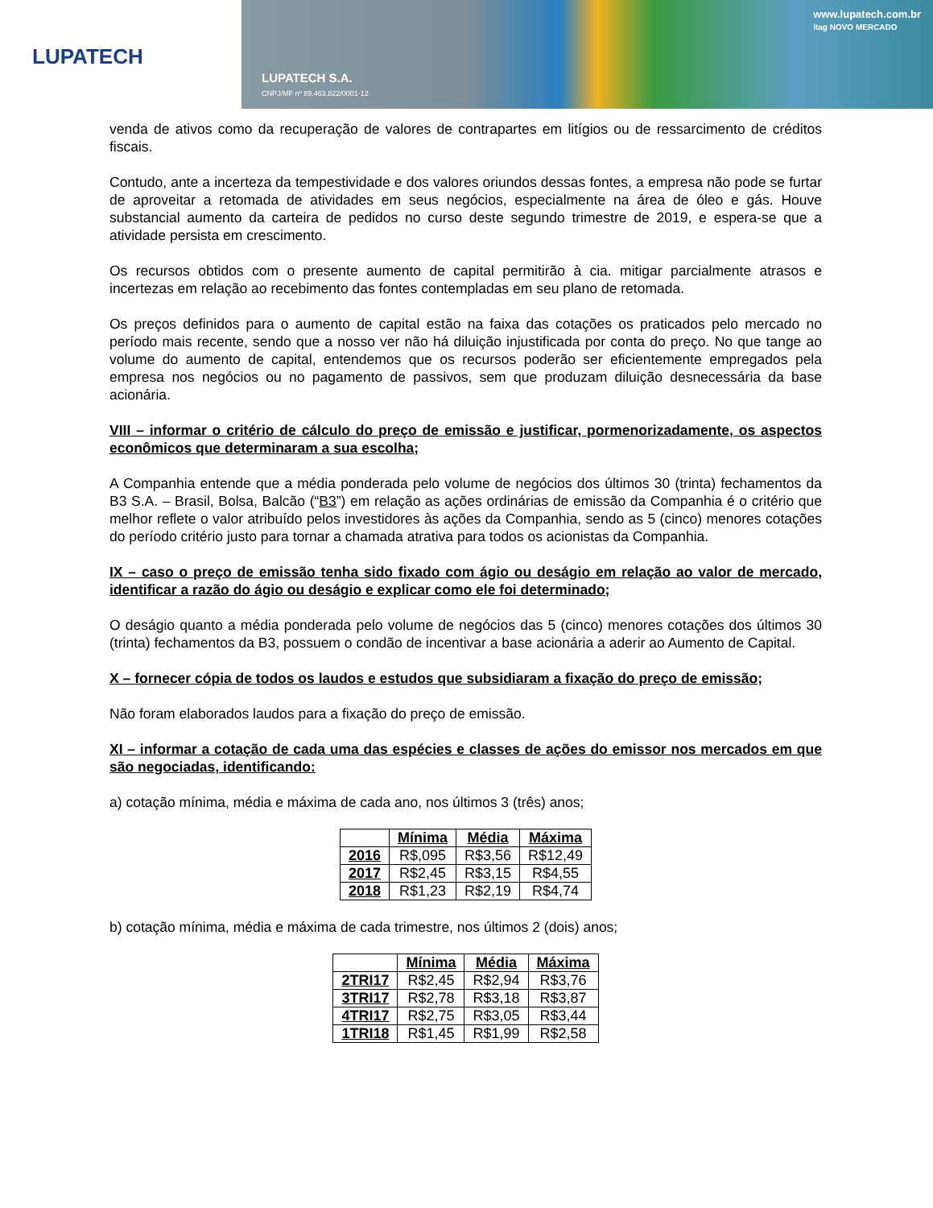LUPATECH
LUPATECH S.A.
CNPJ/MF nº 89.463.822/0001-12
www.lupatech.com.br
itag NOVO MERCADO
venda de ativos como da recuperação de valores de contrapartes em litígios ou de ressarcimento de créditos fiscais.
Contudo, ante a incerteza da tempestividade e dos valores oriundos dessas fontes, a empresa não pode se furtar de aproveitar a retomada de atividades em seus negócios, especialmente na área de óleo e gás. Houve substancial aumento da carteira de pedidos no curso deste segundo trimestre de 2019, e espera-se que a atividade persista em crescimento.
Os recursos obtidos com o presente aumento de capital permitirão à cia. mitigar parcialmente atrasos e incertezas em relação ao recebimento das fontes contempladas em seu plano de retomada.
Os preços definidos para o aumento de capital estão na faixa das cotações os praticados pelo mercado no período mais recente, sendo que a nosso ver não há diluição injustificada por conta do preço. No que tange ao volume do aumento de capital, entendemos que os recursos poderão ser eficientemente empregados pela empresa nos negócios ou no pagamento de passivos, sem que produzam diluição desnecessária da base acionária.
VIII – informar o critério de cálculo do preço de emissão e justificar, pormenorizadamente, os aspectos econômicos que determinaram a sua escolha;
A Companhia entende que a média ponderada pelo volume de negócios dos últimos 30 (trinta) fechamentos da B3 S.A. – Brasil, Bolsa, Balcão (“B3”) em relação as ações ordinárias de emissão da Companhia é o critério que melhor reflete o valor atribuído pelos investidores às ações da Companhia, sendo as 5 (cinco) menores cotações do período critério justo para tornar a chamada atrativa para todos os acionistas da Companhia.
IX – caso o preço de emissão tenha sido fixado com ágio ou deságio em relação ao valor de mercado, identificar a razão do ágio ou deságio e explicar como ele foi determinado;
O deságio quanto a média ponderada pelo volume de negócios das 5 (cinco) menores cotações dos últimos 30 (trinta) fechamentos da B3, possuem o condão de incentivar a base acionária a aderir ao Aumento de Capital.
X – fornecer cópia de todos os laudos e estudos que subsidiaram a fixação do preço de emissão;
Não foram elaborados laudos para a fixação do preço de emissão.
XI – informar a cotação de cada uma das espécies e classes de ações do emissor nos mercados em que são negociadas, identificando:
a) cotação mínima, média e máxima de cada ano, nos últimos 3 (três) anos;
| | Mínima | Média | Máxima |
| --- | --- | --- | --- |
| 2016 | R$,095 | R$3,56 | R$12,49 |
| 2017 | R$2,45 | R$3,15 | R$4,55 |
| 2018 | R$1,23 | R$2,19 | R$4,74 |
b) cotação mínima, média e máxima de cada trimestre, nos últimos 2 (dois) anos;
| | Mínima | Média | Máxima |
| --- | --- | --- | --- |
| 2TRI17 | R$2,45 | R$2,94 | R$3,76 |
| 3TRI17 | R$2,78 | R$3,18 | R$3,87 |
| 4TRI17 | R$2,75 | R$3,05 | R$3,44 |
| 1TRI18 | R$1,45 | R$1,99 | R$2,58 |